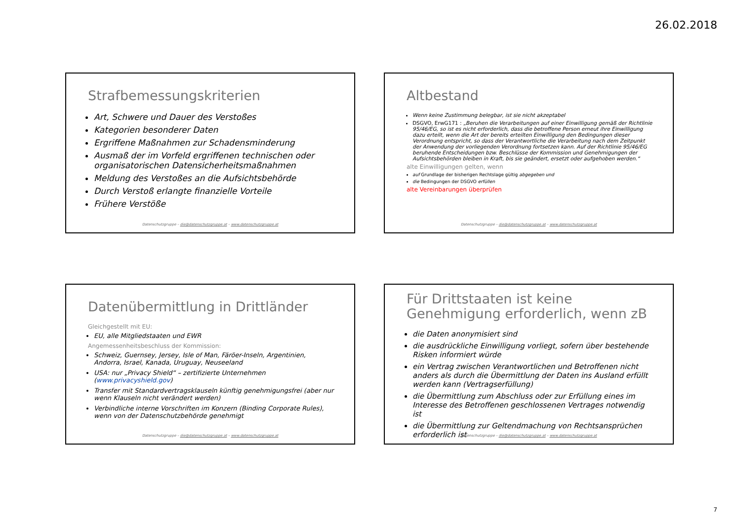26.02.2018
Strafbemessungskriterien
Art, Schwere und Dauer des Verstoßes
Kategorien besonderer Daten
Ergriffene Maßnahmen zur Schadensminderung
Ausmaß der im Vorfeld ergriffenen technischen oder organisatorischen Datensicherheitsmaßnahmen
Meldung des Verstoßes an die Aufsichtsbehörde
Durch Verstoß erlangte finanzielle Vorteile
Frühere Verstöße
Datenschutzgruppe – die@datenschutzgruppe.at – www.datenschutzgruppe.at
Altbestand
Wenn keine Zustimmung belegbar, ist sie nicht akzeptabel
DSGVO, ErwG171 : „Beruhen die Verarbeitungen auf einer Einwilligung gemäß der Richtlinie 95/46/EG, so ist es nicht erforderlich, dass die betroffene Person erneut ihre Einwilligung dazu erteilt, wenn die Art der bereits erteilten Einwilligung den Bedingungen dieser Verordnung entspricht, so dass der Verantwortliche die Verarbeitung nach dem Zeitpunkt der Anwendung der vorliegenden Verordnung fortsetzen kann. Auf der Richtlinie 95/46/EG beruhende Entscheidungen bzw. Beschlüsse der Kommission und Genehmigungen der Aufsichtsbehörden bleiben in Kraft, bis sie geändert, ersetzt oder aufgehoben werden.“
alte Einwilligungen gelten, wenn
auf Grundlage der bisherigen Rechtslage gültig abgegeben und
die Bedingungen der DSGVO erfüllen
alte Vereinbarungen überprüfen
Datenschutzgruppe – die@datenschutzgruppe.at – www.datenschutzgruppe.at
Datenübermittlung in Drittländer
Gleichgestellt mit EU:
EU, alle Mitgliedstaaten und EWR
Angemessenheitsbeschluss der Kommission:
Schweiz, Guernsey, Jersey, Isle of Man, Färöer-Inseln, Argentinien, Andorra, Israel, Kanada, Uruguay, Neuseeland
USA: nur „Privacy Shield“ – zertifizierte Unternehmen (www.privacyshield.gov)
Transfer mit Standardvertragsklauseln künftig genehmigungsfrei (aber nur wenn Klauseln nicht verändert werden)
Verbindliche interne Vorschriften im Konzern (Binding Corporate Rules), wenn von der Datenschutzbehörde genehmigt
Datenschutzgruppe – die@datenschutzgruppe.at – www.datenschutzgruppe.at
Für Drittstaaten ist keine Genehmigung erforderlich, wenn zB
die Daten anonymisiert sind
die ausdrückliche Einwilligung vorliegt, sofern über bestehende Risken informiert würde
ein Vertrag zwischen Verantwortlichen und Betroffenen nicht anders als durch die Übermittlung der Daten ins Ausland erfüllt werden kann (Vertragserfüllung)
die Übermittlung zum Abschluss oder zur Erfüllung eines im Interesse des Betroffenen geschlossenen Vertrages notwendig ist
die Übermittlung zur Geltendmachung von Rechtsansprüchen erforderlich ist
Datenschutzgruppe – die@datenschutzgruppe.at – www.datenschutzgruppe.at
7